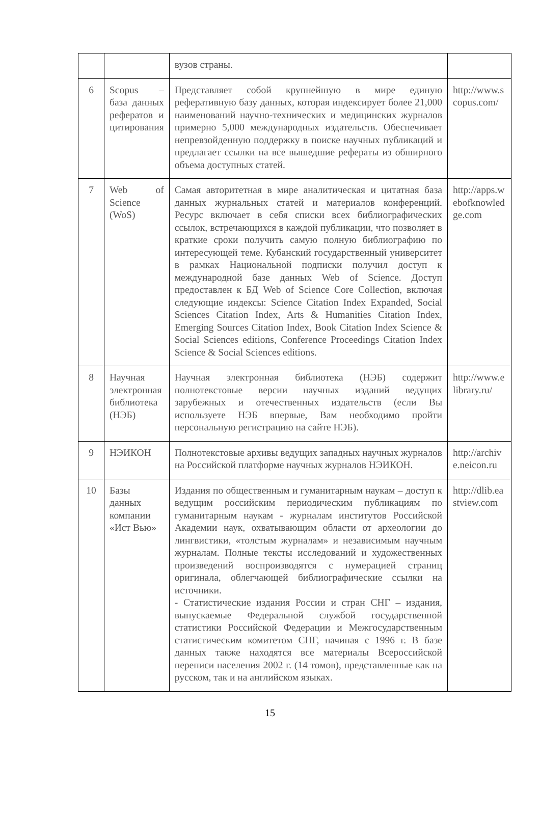| | | вузов страны. | |
| 6 | Scopus – база данных рефератов и цитирования | Представляет собой крупнейшую в мире единую реферативную базу данных, которая индексирует более 21,000 наименований научно-технических и медицинских журналов примерно 5,000 международных издательств. Обеспечивает непревзойденную поддержку в поиске научных публикаций и предлагает ссылки на все вышедшие рефераты из обширного объема доступных статей. | http://www.scopus.com/ |
| 7 | Web of Science (WoS) | Самая авторитетная в мире аналитическая и цитатная база данных журнальных статей и материалов конференций. Ресурс включает в себя списки всех библиографических ссылок, встречающихся в каждой публикации, что позволяет в краткие сроки получить самую полную библиографию по интересующей теме. Кубанский государственный университет в рамках Национальной подписки получил доступ к международной базе данных Web of Science. Доступ предоставлен к БД Web of Science Core Collection, включая следующие индексы: Science Citation Index Expanded, Social Sciences Citation Index, Arts & Humanities Citation Index, Emerging Sources Citation Index, Book Citation Index Science & Social Sciences editions, Conference Proceedings Citation Index Science & Social Sciences editions. | http://apps.webofknowledge.com |
| 8 | Научная электронная библиотека (НЭБ) | Научная электронная библиотека (НЭБ) содержит полнотекстовые версии научных изданий ведущих зарубежных и отечественных издательств (если Вы используете НЭБ впервые, Вам необходимо пройти персональную регистрацию на сайте НЭБ). | http://www.elibrary.ru/ |
| 9 | НЭИКОН | Полнотекстовые архивы ведущих западных научных журналов на Российской платформе научных журналов НЭИКОН. | http://archive.neicon.ru |
| 10 | Базы данных компании «Ист Вью» | Издания по общественным и гуманитарным наукам – доступ к ведущим российским периодическим публикациям по гуманитарным наукам - журналам институтов Российской Академии наук, охватывающим области от археологии до лингвистики, «толстым журналам» и независимым научным журналам. Полные тексты исследований и художественных произведений воспроизводятся с нумерацией страниц оригинала, облегчающей библиографические ссылки на источники. - Статистические издания России и стран СНГ – издания, выпускаемые Федеральной службой государственной статистики Российской Федерации и Межгосударственным статистическим комитетом СНГ, начиная с 1996 г. В базе данных также находятся все материалы Всероссийской переписи населения 2002 г. (14 томов), представленные как на русском, так и на английском языках. | http://dlib.eastview.com |
15